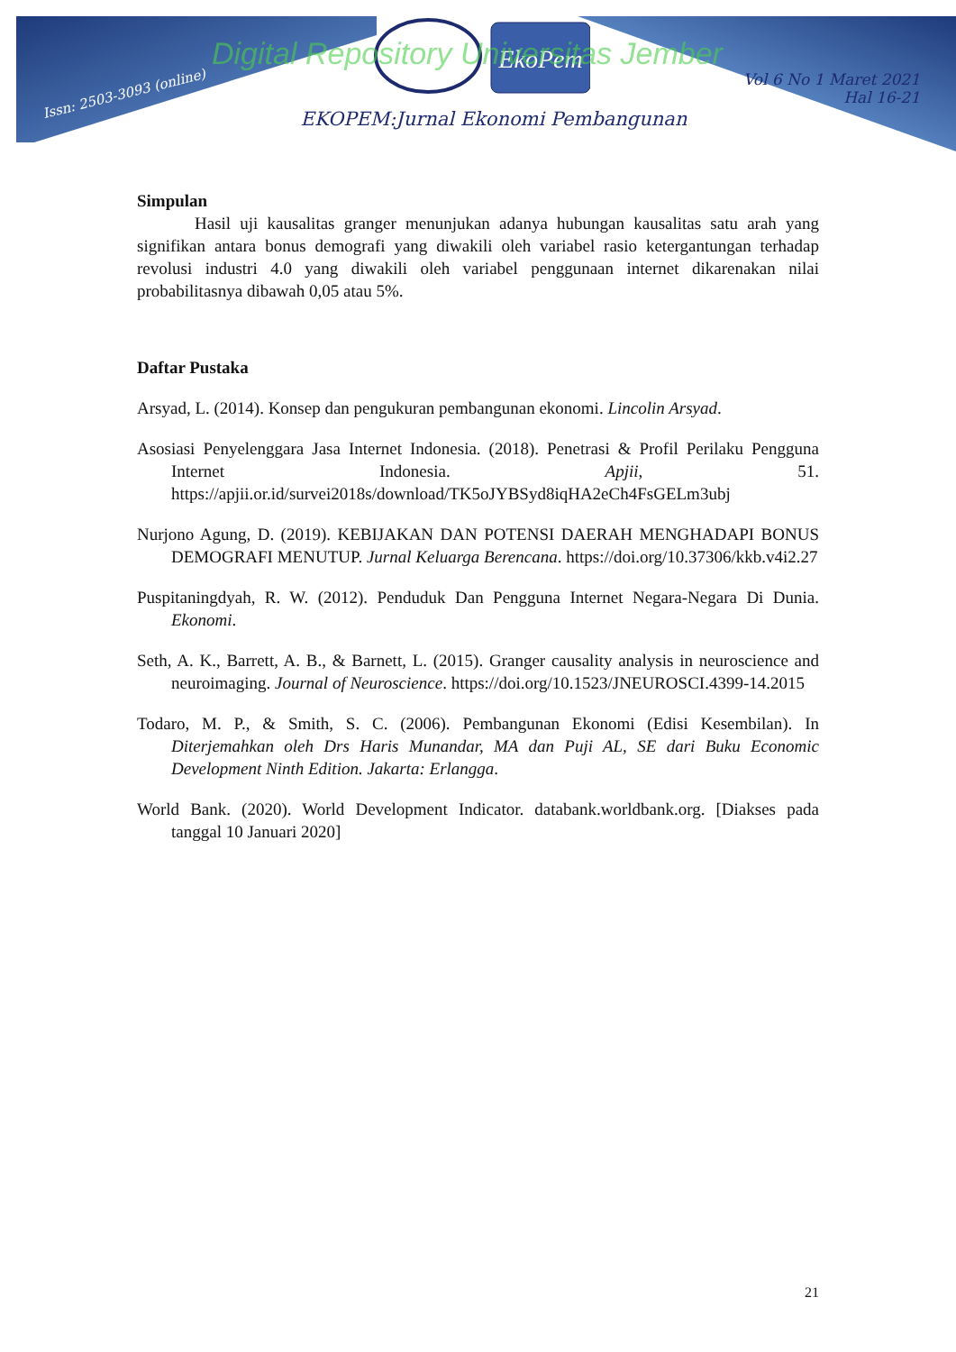Issn: 2503-3093 (online)
EkoPem
Digital Repository Universitas Jember
Vol 6 No 1 Maret 2021
Hal 16-21
EKOPEM:Jurnal Ekonomi Pembangunan
Simpulan
Hasil uji kausalitas granger menunjukan adanya hubungan kausalitas satu arah yang signifikan antara bonus demografi yang diwakili oleh variabel rasio ketergantungan terhadap revolusi industri 4.0 yang diwakili oleh variabel penggunaan internet dikarenakan nilai probabilitasnya dibawah 0,05 atau 5%.
Daftar Pustaka
Arsyad, L. (2014). Konsep dan pengukuran pembangunan ekonomi. Lincolin Arsyad.
Asosiasi Penyelenggara Jasa Internet Indonesia. (2018). Penetrasi & Profil Perilaku Pengguna Internet Indonesia. Apjii, 51. https://apjii.or.id/survei2018s/download/TK5oJYBSyd8iqHA2eCh4FsGELm3ubj
Nurjono Agung, D. (2019). KEBIJAKAN DAN POTENSI DAERAH MENGHADAPI BONUS DEMOGRAFI MENUTUP. Jurnal Keluarga Berencana. https://doi.org/10.37306/kkb.v4i2.27
Puspitaningdyah, R. W. (2012). Penduduk Dan Pengguna Internet Negara-Negara Di Dunia. Ekonomi.
Seth, A. K., Barrett, A. B., & Barnett, L. (2015). Granger causality analysis in neuroscience and neuroimaging. Journal of Neuroscience. https://doi.org/10.1523/JNEUROSCI.4399-14.2015
Todaro, M. P., & Smith, S. C. (2006). Pembangunan Ekonomi (Edisi Kesembilan). In Diterjemahkan oleh Drs Haris Munandar, MA dan Puji AL, SE dari Buku Economic Development Ninth Edition. Jakarta: Erlangga.
World Bank. (2020). World Development Indicator. databank.worldbank.org. [Diakses pada tanggal 10 Januari 2020]
21